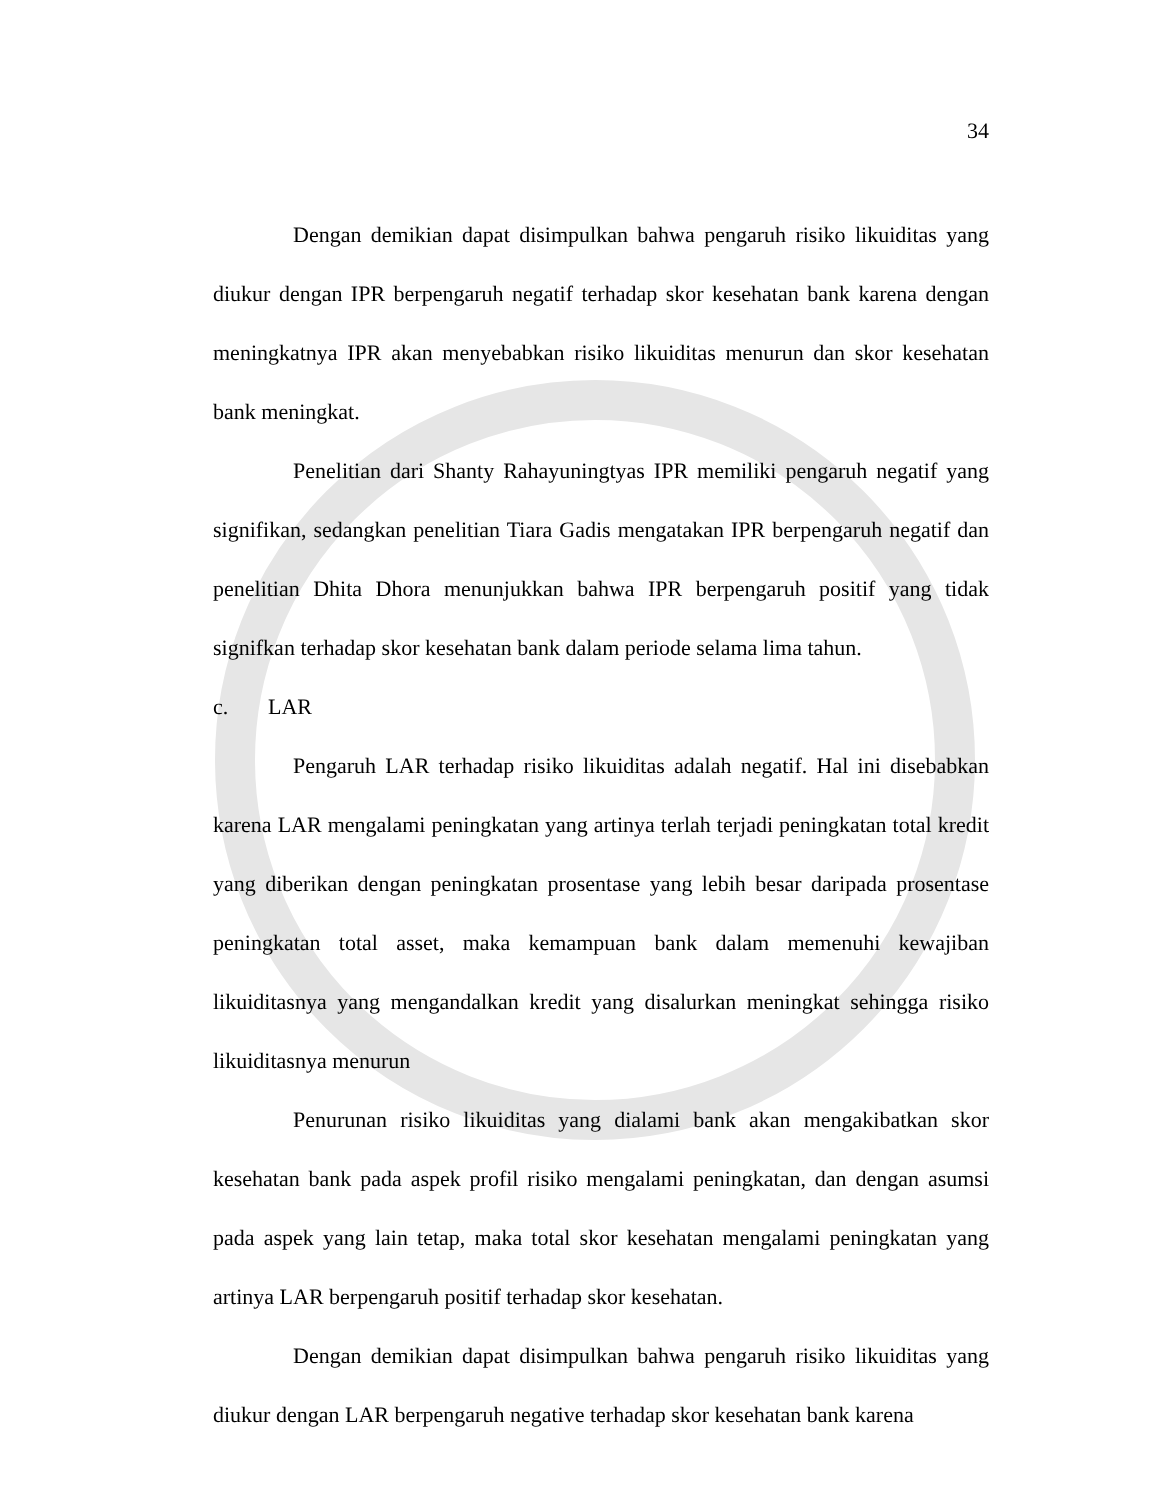34
Dengan demikian dapat disimpulkan bahwa pengaruh risiko likuiditas yang diukur dengan IPR berpengaruh negatif terhadap skor kesehatan bank karena dengan meningkatnya IPR akan menyebabkan risiko likuiditas menurun dan skor kesehatan bank meningkat.
Penelitian dari Shanty Rahayuningtyas IPR memiliki pengaruh negatif yang signifikan, sedangkan penelitian Tiara Gadis mengatakan IPR berpengaruh negatif dan penelitian Dhita Dhora menunjukkan bahwa IPR berpengaruh positif yang tidak signifkan terhadap skor kesehatan bank dalam periode selama lima tahun.
c. LAR
Pengaruh LAR terhadap risiko likuiditas adalah negatif. Hal ini disebabkan karena LAR mengalami peningkatan yang artinya terlah terjadi peningkatan total kredit yang diberikan dengan peningkatan prosentase yang lebih besar daripada prosentase peningkatan total asset, maka kemampuan bank dalam memenuhi kewajiban likuiditasnya yang mengandalkan kredit yang disalurkan meningkat sehingga risiko likuiditasnya menurun
Penurunan risiko likuiditas yang dialami bank akan mengakibatkan skor kesehatan bank pada aspek profil risiko mengalami peningkatan, dan dengan asumsi pada aspek yang lain tetap, maka total skor kesehatan mengalami peningkatan yang artinya LAR berpengaruh positif terhadap skor kesehatan.
Dengan demikian dapat disimpulkan bahwa pengaruh risiko likuiditas yang diukur dengan LAR berpengaruh negative terhadap skor kesehatan bank karena